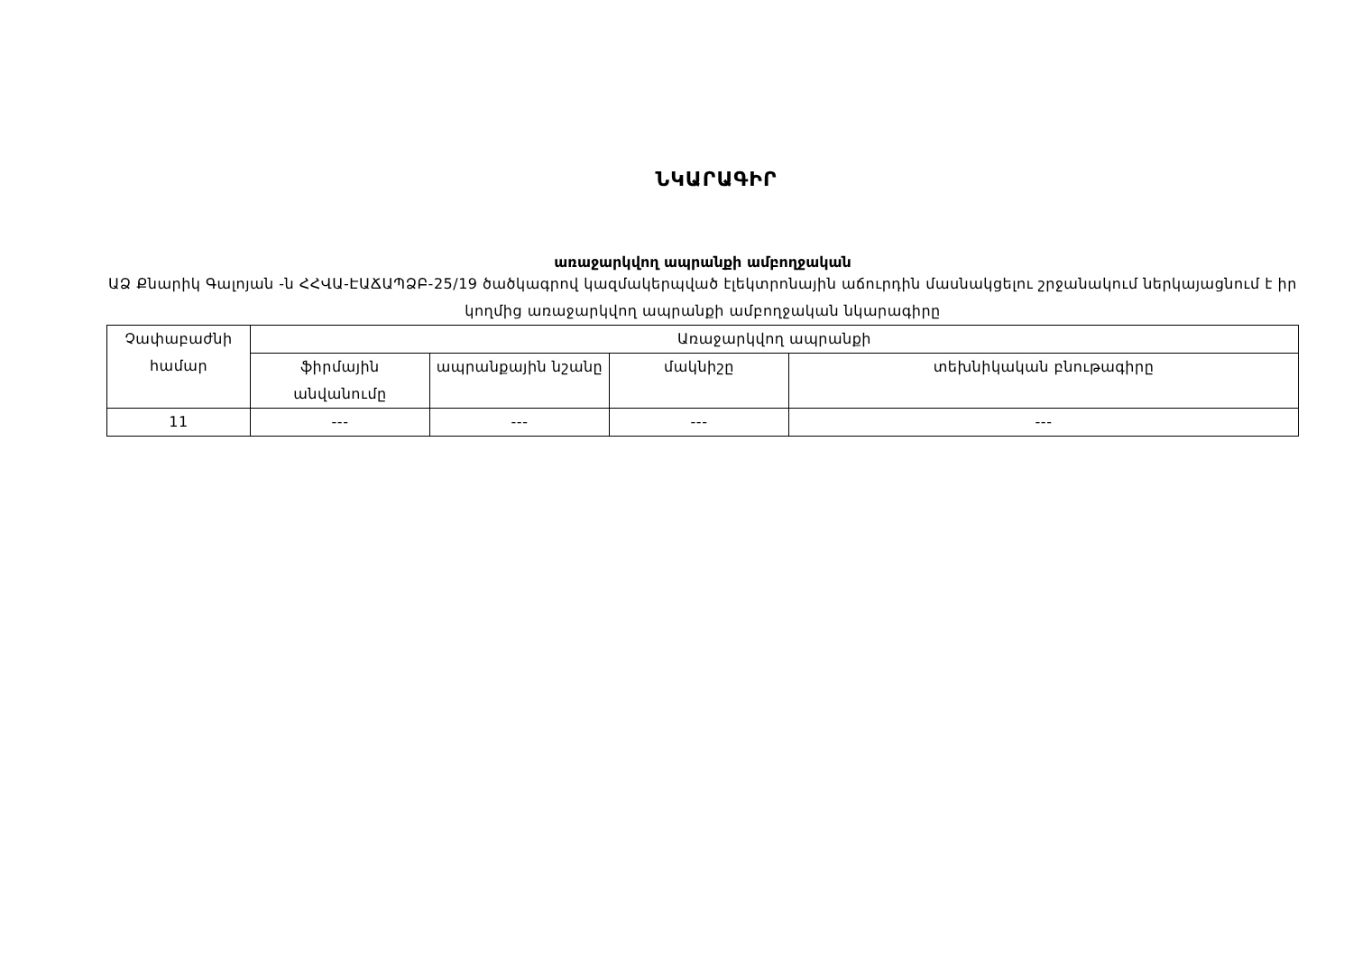ՆԿԱՐԱԳԻՐ
առաջարկվող ապրանքի ամբողջական
ԱՁ Քնարիկ Գալոյան -ն ՀՀՎԱ-ԷԱՃԱՊՁԲ-25/19 ծածկագրով կազմակերպված էլեկտրոնային աճուրդին մասնակցելու շրջանակում ներկայացնում է իր կողմից առաջարկվող ապրանքի ամբողջական նկարագիրը
| Չափաբաժնի համար | Առաջարկվող ապրանքի | | | |
| --- | --- | --- | --- | --- |
| | ֆիրմային անվանումը | ապրանքային նշանը | մակնիշը | տեխնիկական բնութագիրը |
| 11 | --- | --- | --- | --- |